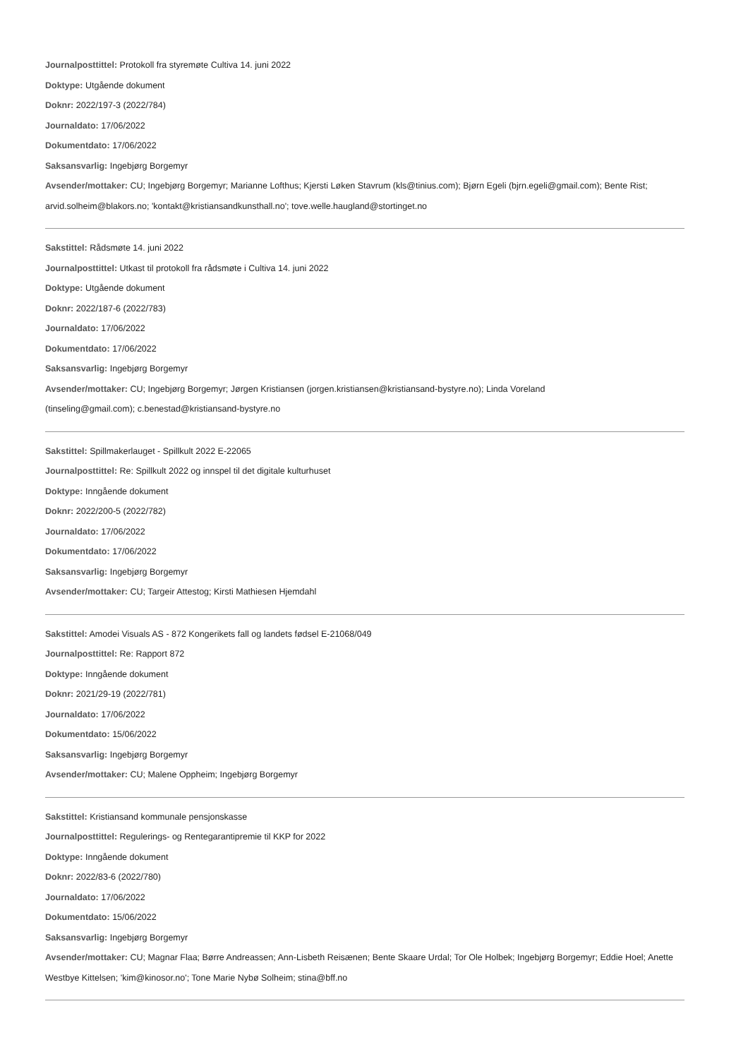Journalposttittel: Protokoll fra styremøte Cultiva 14. juni 2022
Doktype: Utgående dokument
Doknr: 2022/197-3 (2022/784)
Journaldato: 17/06/2022
Dokumentdato: 17/06/2022
Saksansvarlig: Ingebjørg Borgemyr
Avsender/mottaker: CU; Ingebjørg Borgemyr; Marianne Lofthus; Kjersti Løken Stavrum (kls@tinius.com); Bjørn Egeli (bjrn.egeli@gmail.com); Bente Rist; arvid.solheim@blakors.no; 'kontakt@kristiansandkunsthall.no'; tove.welle.haugland@stortinget.no
Sakstittel: Rådsmøte 14. juni 2022
Journalposttittel: Utkast til protokoll fra rådsmøte i Cultiva 14. juni 2022
Doktype: Utgående dokument
Doknr: 2022/187-6 (2022/783)
Journaldato: 17/06/2022
Dokumentdato: 17/06/2022
Saksansvarlig: Ingebjørg Borgemyr
Avsender/mottaker: CU; Ingebjørg Borgemyr; Jørgen Kristiansen (jorgen.kristiansen@kristiansand-bystyre.no); Linda Voreland
(tinseling@gmail.com); c.benestad@kristiansand-bystyre.no
Sakstittel: Spillmakerlauget - Spillkult 2022 E-22065
Journalposttittel: Re: Spillkult 2022 og innspel til det digitale kulturhuset
Doktype: Inngående dokument
Doknr: 2022/200-5 (2022/782)
Journaldato: 17/06/2022
Dokumentdato: 17/06/2022
Saksansvarlig: Ingebjørg Borgemyr
Avsender/mottaker: CU; Targeir Attestog; Kirsti Mathiesen Hjemdahl
Sakstittel: Amodei Visuals AS - 872 Kongerikets fall og landets fødsel E-21068/049
Journalposttittel: Re: Rapport 872
Doktype: Inngående dokument
Doknr: 2021/29-19 (2022/781)
Journaldato: 17/06/2022
Dokumentdato: 15/06/2022
Saksansvarlig: Ingebjørg Borgemyr
Avsender/mottaker: CU; Malene Oppheim; Ingebjørg Borgemyr
Sakstittel: Kristiansand kommunale pensjonskasse
Journalposttittel: Regulerings- og Rentegarantipremie til KKP for 2022
Doktype: Inngående dokument
Doknr: 2022/83-6 (2022/780)
Journaldato: 17/06/2022
Dokumentdato: 15/06/2022
Saksansvarlig: Ingebjørg Borgemyr
Avsender/mottaker: CU; Magnar Flaa; Børre Andreassen; Ann-Lisbeth Reisænen; Bente Skaare Urdal; Tor Ole Holbek; Ingebjørg Borgemyr; Eddie Hoel; Anette Westbye Kittelsen; 'kim@kinosor.no'; Tone Marie Nybø Solheim; stina@bff.no